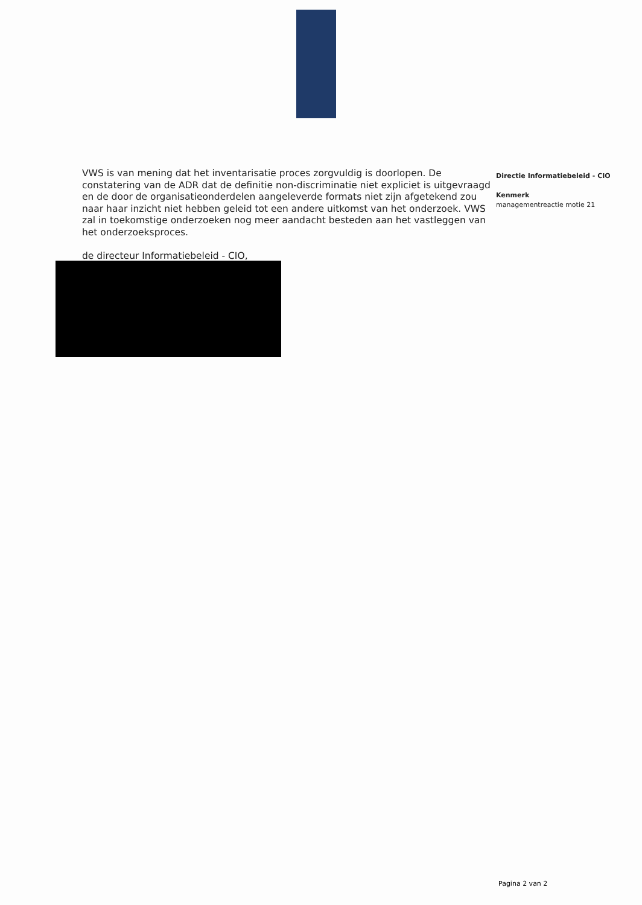VWS is van mening dat het inventarisatie proces zorgvuldig is doorlopen. De constatering van de ADR dat de definitie non-discriminatie niet expliciet is uitgevraagd en de door de organisatieonderdelen aangeleverde formats niet zijn afgetekend zou naar haar inzicht niet hebben geleid tot een andere uitkomst van het onderzoek. VWS zal in toekomstige onderzoeken nog meer aandacht besteden aan het vastleggen van het onderzoeksproces.
de directeur Informatiebeleid - CIO,
Directie Informatiebeleid - CIO
Kenmerk
managementreactie motie 21
Pagina 2 van 2